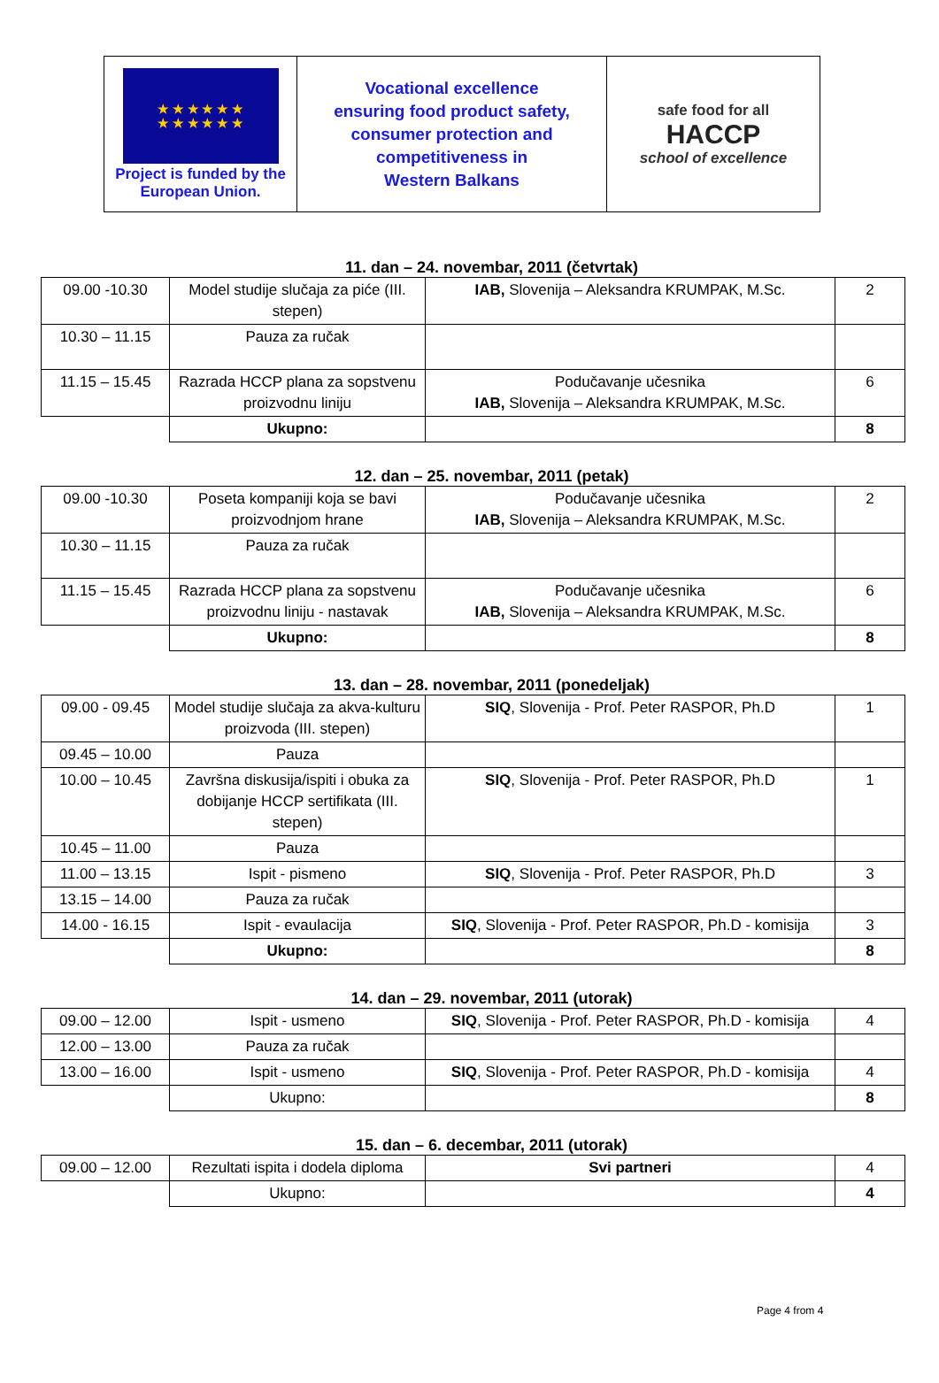| ★ ★ ★ ★ ★ ★ ★ ★ ★ ★ ★ ★ Project is funded by the European Union. | Vocational excellence ensuring food product safety, consumer protection and competitiveness in Western Balkans | safe food for all HACCP school of excellence |
11. dan – 24. novembar, 2011 (četvrtak)
| 09.00 -10.30 | Model studije slučaja za piće (III. stepen) | IAB, Slovenija – Aleksandra KRUMPAK, M.Sc. | 2 |
| 10.30 – 11.15 | Pauza za ručak | | |
| 11.15 – 15.45 | Razrada HCCP plana za sopstvenu proizvodnu liniju | Podučavanje učesnika IAB, Slovenija – Aleksandra KRUMPAK, M.Sc. | 6 |
| | Ukupno: | | 8 |
12. dan – 25. novembar, 2011 (petak)
| 09.00 -10.30 | Poseta kompaniji koja se bavi proizvodnjom hrane | Podučavanje učesnika IAB, Slovenija – Aleksandra KRUMPAK, M.Sc. | 2 |
| 10.30 – 11.15 | Pauza za ručak | | |
| 11.15 – 15.45 | Razrada HCCP plana za sopstvenu proizvodnu liniju - nastavak | Podučavanje učesnika IAB, Slovenija – Aleksandra KRUMPAK, M.Sc. | 6 |
| | Ukupno: | | 8 |
13. dan – 28. novembar, 2011 (ponedeljak)
| 09.00 - 09.45 | Model studije slučaja za akva-kulturu proizvoda (III. stepen) | SIQ , Slovenija - Prof. Peter RASPOR, Ph.D | 1 |
| 09.45 – 10.00 | Pauza | | |
| 10.00 – 10.45 | Završna diskusija/ispiti i obuka za dobijanje HCCP sertifikata (III. stepen) | SIQ , Slovenija - Prof. Peter RASPOR, Ph.D | 1 |
| 10.45 – 11.00 | Pauza | | |
| 11.00 – 13.15 | Ispit - pismeno | SIQ , Slovenija - Prof. Peter RASPOR, Ph.D | 3 |
| 13.15 – 14.00 | Pauza za ručak | | |
| 14.00 - 16.15 | Ispit - evaulacija | SIQ , Slovenija - Prof. Peter RASPOR, Ph.D - komisija | 3 |
| | Ukupno: | | 8 |
14. dan – 29. novembar, 2011 (utorak)
| 09.00 – 12.00 | Ispit - usmeno | SIQ , Slovenija - Prof. Peter RASPOR, Ph.D - komisija | 4 |
| 12.00 – 13.00 | Pauza za ručak | | |
| 13.00 – 16.00 | Ispit - usmeno | SIQ , Slovenija - Prof. Peter RASPOR, Ph.D - komisija | 4 |
| | Ukupno: | | 8 |
15. dan – 6. decembar, 2011 (utorak)
| 09.00 – 12.00 | Rezultati ispita i dodela diploma | Svi partneri | 4 |
| | Ukupno: | | 4 |
Page 4 from 4